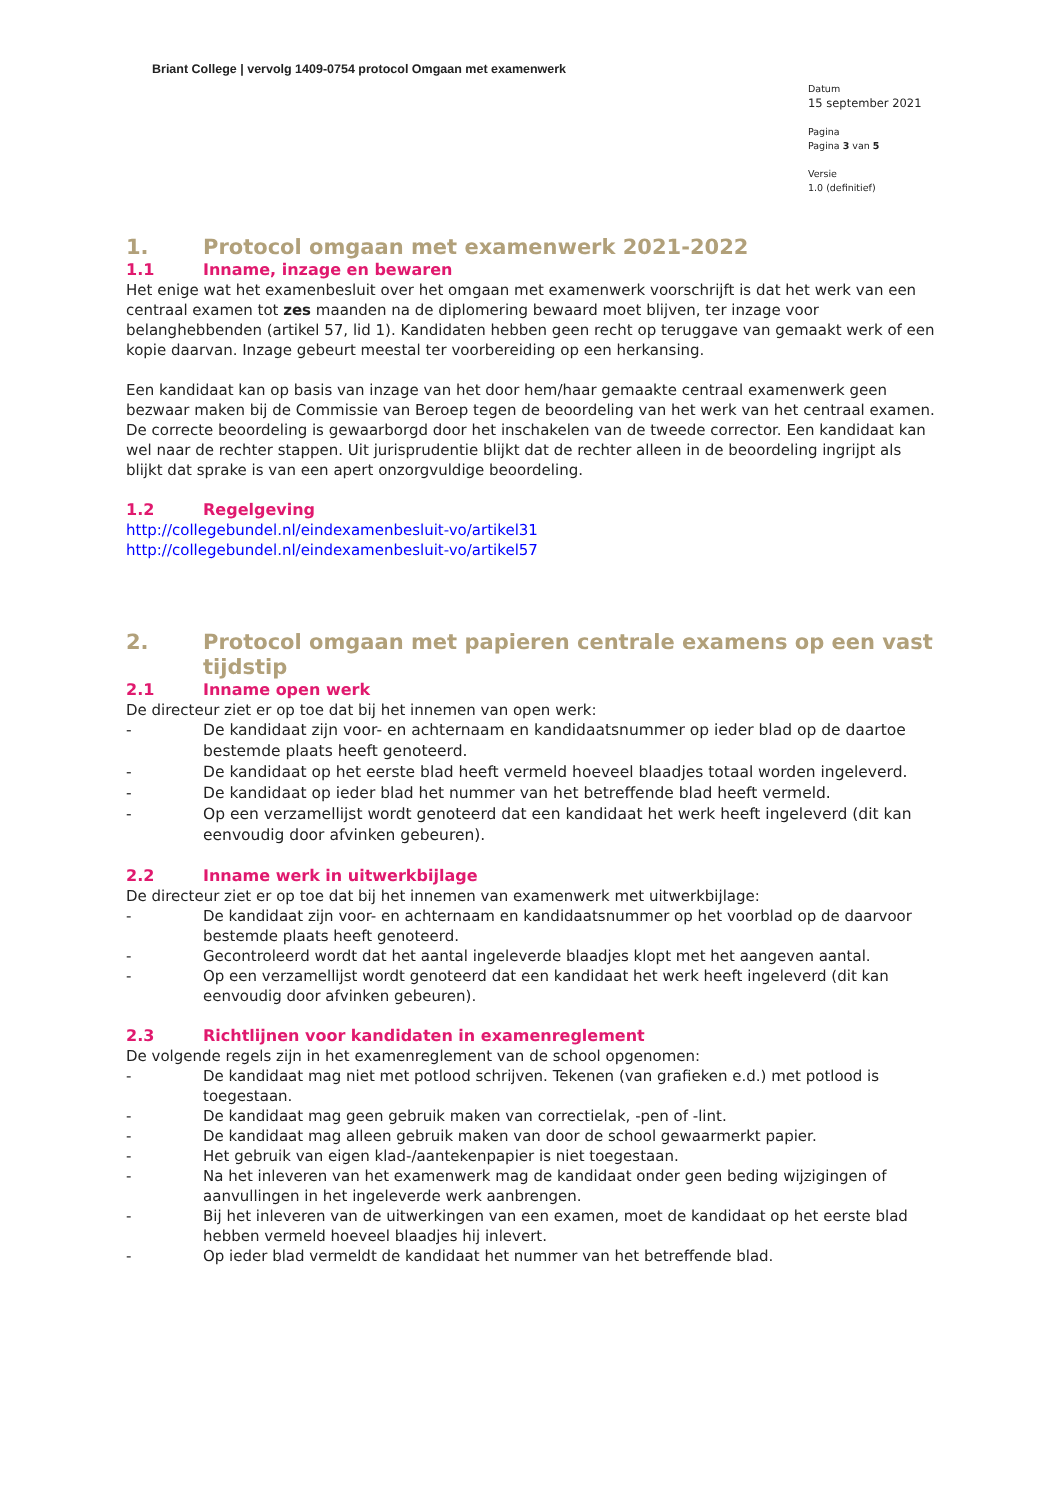Briant College | vervolg 1409-0754 protocol Omgaan met examenwerk
Datum
15 september 2021
Pagina
Pagina 3 van 5
Versie
1.0 (definitief)
1. Protocol omgaan met examenwerk 2021-2022
1.1 Inname, inzage en bewaren
Het enige wat het examenbesluit over het omgaan met examenwerk voorschrijft is dat het werk van een centraal examen tot zes maanden na de diplomering bewaard moet blijven, ter inzage voor belanghebbenden (artikel 57, lid 1). Kandidaten hebben geen recht op teruggave van gemaakt werk of een kopie daarvan. Inzage gebeurt meestal ter voorbereiding op een herkansing.
Een kandidaat kan op basis van inzage van het door hem/haar gemaakte centraal examenwerk geen bezwaar maken bij de Commissie van Beroep tegen de beoordeling van het werk van het centraal examen. De correcte beoordeling is gewaarborgd door het inschakelen van de tweede corrector. Een kandidaat kan wel naar de rechter stappen. Uit jurisprudentie blijkt dat de rechter alleen in de beoordeling ingrijpt als blijkt dat sprake is van een apert onzorgvuldige beoordeling.
1.2 Regelgeving
http://collegebundel.nl/eindexamenbesluit-vo/artikel31
http://collegebundel.nl/eindexamenbesluit-vo/artikel57
2. Protocol omgaan met papieren centrale examens op een vast tijdstip
2.1 Inname open werk
De directeur ziet er op toe dat bij het innemen van open werk:
- De kandidaat zijn voor- en achternaam en kandidaatsnummer op ieder blad op de daartoe bestemde plaats heeft genoteerd.
- De kandidaat op het eerste blad heeft vermeld hoeveel blaadjes totaal worden ingeleverd.
- De kandidaat op ieder blad het nummer van het betreffende blad heeft vermeld.
- Op een verzamellijst wordt genoteerd dat een kandidaat het werk heeft ingeleverd (dit kan eenvoudig door afvinken gebeuren).
2.2 Inname werk in uitwerkbijlage
De directeur ziet er op toe dat bij het innemen van examenwerk met uitwerkbijlage:
- De kandidaat zijn voor- en achternaam en kandidaatsnummer op het voorblad op de daarvoor bestemde plaats heeft genoteerd.
- Gecontroleerd wordt dat het aantal ingeleverde blaadjes klopt met het aangeven aantal.
- Op een verzamellijst wordt genoteerd dat een kandidaat het werk heeft ingeleverd (dit kan eenvoudig door afvinken gebeuren).
2.3 Richtlijnen voor kandidaten in examenreglement
De volgende regels zijn in het examenreglement van de school opgenomen:
- De kandidaat mag niet met potlood schrijven. Tekenen (van grafieken e.d.) met potlood is toegestaan.
- De kandidaat mag geen gebruik maken van correctielak, -pen of -lint.
- De kandidaat mag alleen gebruik maken van door de school gewaarmerkt papier.
- Het gebruik van eigen klad-/aantekenpapier is niet toegestaan.
- Na het inleveren van het examenwerk mag de kandidaat onder geen beding wijzigingen of aanvullingen in het ingeleverde werk aanbrengen.
- Bij het inleveren van de uitwerkingen van een examen, moet de kandidaat op het eerste blad hebben vermeld hoeveel blaadjes hij inlevert.
- Op ieder blad vermeldt de kandidaat het nummer van het betreffende blad.